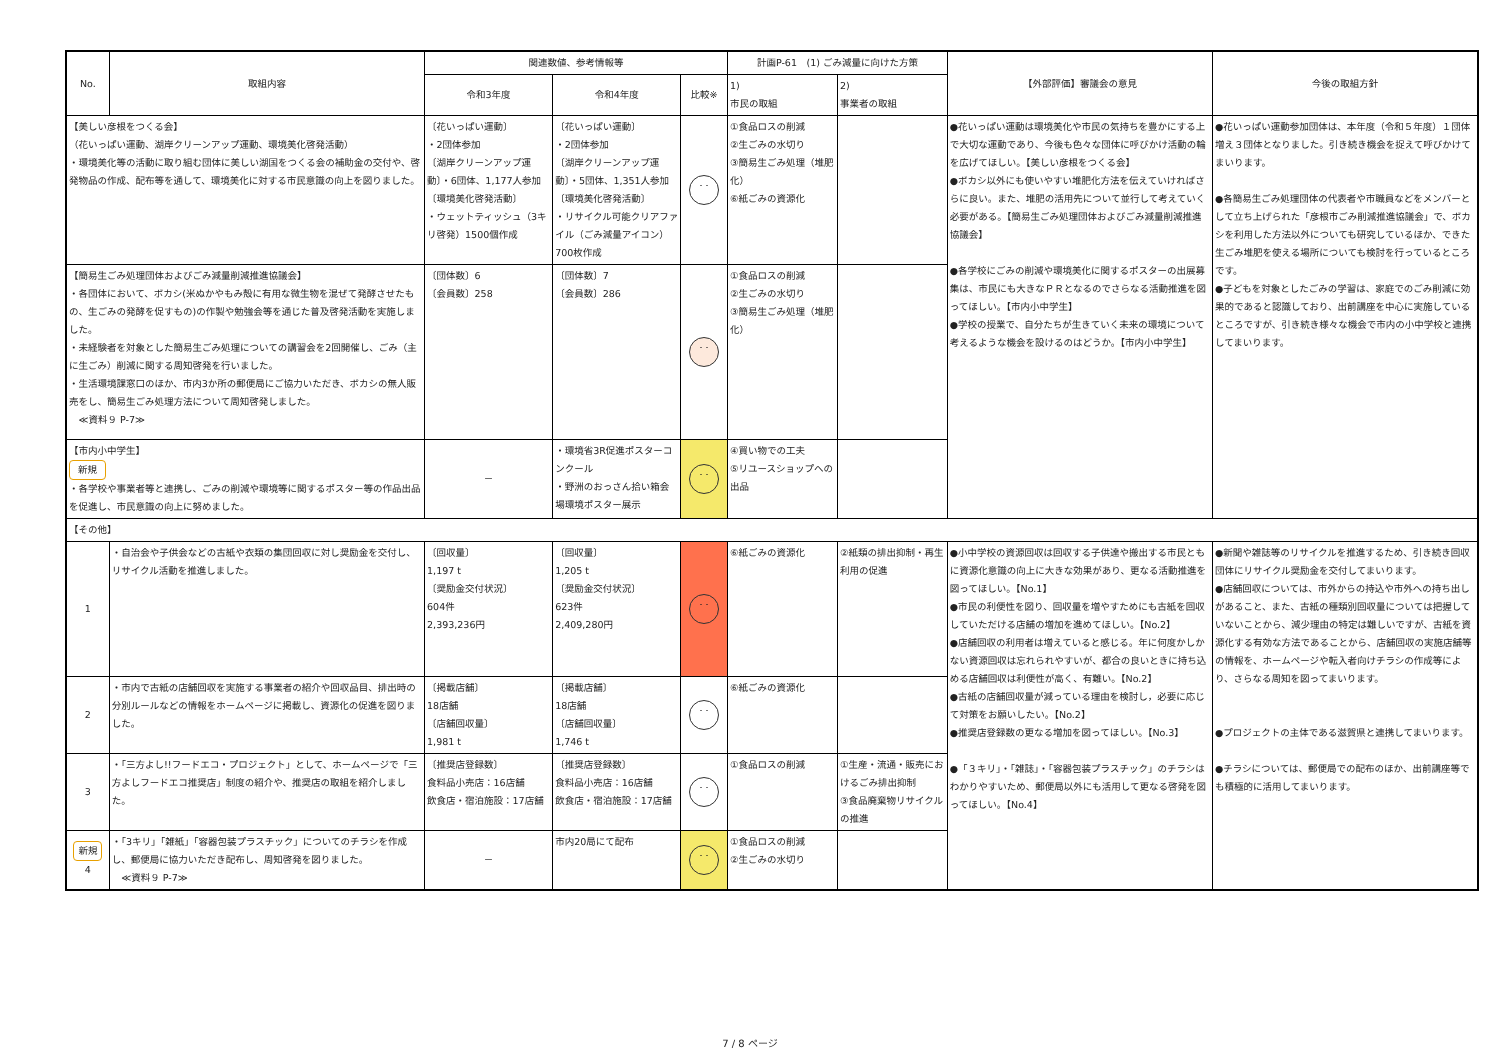| No. | 取組内容 | 関連数値、参考情報等 | | | 計画P-61 (1) ごみ減量に向けた方策 | | 【外部評価】審議会の意見 | 今後の取組方針 |
| --- | --- | --- | --- | --- | --- | --- | --- | --- |
| | | 令和3年度 | 令和4年度 | 比較※ | 1) 市民の取組 | 2) 事業者の取組 | | |
| 【美しい彦根をつくる会】 （花いっぱい運動、湖岸クリーンアップ運動、環境美化啓発活動） ・環境美化等の活動に取り組む団体に美しい湖国をつくる会の補助金の交付や、啓発物品の作成、配布等を通して、環境美化に対する市民意識の向上を図りました。 | | 〔花いっぱい運動〕 ・2団体参加 〔湖岸クリーンアップ運動〕・6団体、1,177人参加 〔環境美化啓発活動〕 ・ウェットティッシュ（3キリ啓発）1500個作成 | 〔花いっぱい運動〕 ・2団体参加 〔湖岸クリーンアップ運動〕・5団体、1,351人参加 〔環境美化啓発活動〕 ・リサイクル可能クリアファイル（ごみ減量アイコン）700枚作成 | ˙˙ | ①食品ロスの削減 ②生ごみの水切り ③簡易生ごみ処理（堆肥化） ⑥紙ごみの資源化 | | ●花いっぱい運動は環境美化や市民の気持ちを豊かにする上で大切な運動であり、今後も色々な団体に呼びかけ活動の輪を広げてほしい。【美しい彦根をつくる会】 ●ボカシ以外にも使いやすい堆肥化方法を伝えていければさらに良い。また、堆肥の活用先について並行して考えていく必要がある。【簡易生ごみ処理団体およびごみ減量削減推進協議会】 ●各学校にごみの削減や環境美化に関するポスターの出展募集は、市民にも大きなＰＲとなるのでさらなる活動推進を図ってほしい。【市内小中学生】 ●学校の授業で、自分たちが生きていく未来の環境について考えるような機会を設けるのはどうか。【市内小中学生】 | ●花いっぱい運動参加団体は、本年度（令和５年度）１団体増え３団体となりました。引き続き機会を捉えて呼びかけてまいります。 ●各簡易生ごみ処理団体の代表者や市職員などをメンバーとして立ち上げられた「彦根市ごみ削減推進協議会」で、ボカシを利用した方法以外についても研究しているほか、できた生ごみ堆肥を使える場所についても検討を行っているところです。 ●子どもを対象としたごみの学習は、家庭でのごみ削減に効果的であると認識しており、出前講座を中心に実施しているところですが、引き続き様々な機会で市内の小中学校と連携してまいります。 |
| 【簡易生ごみ処理団体およびごみ減量削減推進協議会】 ・各団体において、ボカシ(米ぬかやもみ殻に有用な微生物を混ぜて発酵させたもの、生ごみの発酵を促すもの)の作製や勉強会等を通じた普及啓発活動を実施しました。 ・未経験者を対象とした簡易生ごみ処理についての講習会を2回開催し、ごみ（主に生ごみ）削減に関する周知啓発を行いました。 ・生活環境課窓口のほか、市内3か所の郵便局にご協力いただき、ボカシの無人販売をし、簡易生ごみ処理方法について周知啓発しました。 ≪資料９ P-7≫ | | 〔団体数〕6 〔会員数〕258 | 〔団体数〕7 〔会員数〕286 | ˙˙ | ①食品ロスの削減 ②生ごみの水切り ③簡易生ごみ処理（堆肥化） | | | |
| 【市内小中学生】 新規 ・各学校や事業者等と連携し、ごみの削減や環境等に関するポスター等の作品出品を促進し、市民意識の向上に努めました。 | | － | ・環境省3R促進ポスターコンクール ・野洲のおっさん拾い箱会場環境ポスター展示 | ˙˙ | ④買い物での工夫 ⑤リユースショップへの出品 | | | |
| 【その他】 | | | | | | | | |
| 1 | ・自治会や子供会などの古紙や衣類の集団回収に対し奨励金を交付し、リサイクル活動を推進しました。 | 〔回収量〕 1,197 t 〔奨励金交付状況〕 604件 2,393,236円 | 〔回収量〕 1,205 t 〔奨励金交付状況〕 623件 2,409,280円 | ˙˙ | ⑥紙ごみの資源化 | ②紙類の排出抑制・再生利用の促進 | ●小中学校の資源回収は回収する子供達や搬出する市民ともに資源化意識の向上に大きな効果があり、更なる活動推進を図ってほしい。【No.1】 ●市民の利便性を図り、回収量を増やすためにも古紙を回収していただける店舗の増加を進めてほしい。【No.2】 ●店舗回収の利用者は増えていると感じる。年に何度かしかない資源回収は忘れられやすいが、都合の良いときに持ち込める店舗回収は利便性が高く、有難い。【No.2】 ●古紙の店舗回収量が減っている理由を検討し，必要に応じて対策をお願いしたい。【No.2】 ●推奨店登録数の更なる増加を図ってほしい。【No.3】 ●「３キリ」・「雑誌」・「容器包装プラスチック」のチラシはわかりやすいため、郵便局以外にも活用して更なる啓発を図ってほしい。【No.4】 | ●新聞や雑誌等のリサイクルを推進するため、引き続き回収団体にリサイクル奨励金を交付してまいります。 ●店舗回収については、市外からの持込や市外への持ち出しがあること、また、古紙の種類別回収量については把握していないことから、減少理由の特定は難しいですが、古紙を資源化する有効な方法であることから、店舗回収の実施店舗等の情報を、ホームページや転入者向けチラシの作成等により、さらなる周知を図ってまいります。 ●プロジェクトの主体である滋賀県と連携してまいります。 ●チラシについては、郵便局での配布のほか、出前講座等でも積極的に活用してまいります。 |
| 2 | ・市内で古紙の店舗回収を実施する事業者の紹介や回収品目、排出時の分別ルールなどの情報をホームページに掲載し、資源化の促進を図りました。 | 〔掲載店舗〕 18店舗 〔店舗回収量〕 1,981 t | 〔掲載店舗〕 18店舗 〔店舗回収量〕 1,746 t | ˙˙ | ⑥紙ごみの資源化 | | | |
| 3 | ・「三方よし!!フードエコ・プロジェクト」として、ホームページで「三方よしフードエコ推奨店」制度の紹介や、推奨店の取組を紹介しました。 | 〔推奨店登録数〕 食料品小売店：16店舗 飲食店・宿泊施設：17店舗 | 〔推奨店登録数〕 食料品小売店：16店舗 飲食店・宿泊施設：17店舗 | ˙˙ | ①食品ロスの削減 | ①生産・流通・販売におけるごみ排出抑制 ③食品廃棄物リサイクルの推進 | | |
| 新規 4 | ・「3キリ」「雑紙」「容器包装プラスチック」についてのチラシを作成し、郵便局に協力いただき配布し、周知啓発を図りました。 ≪資料９ P-7≫ | － | 市内20局にて配布 | ˙˙ | ①食品ロスの削減 ②生ごみの水切り | | | |
7 / 8 ページ